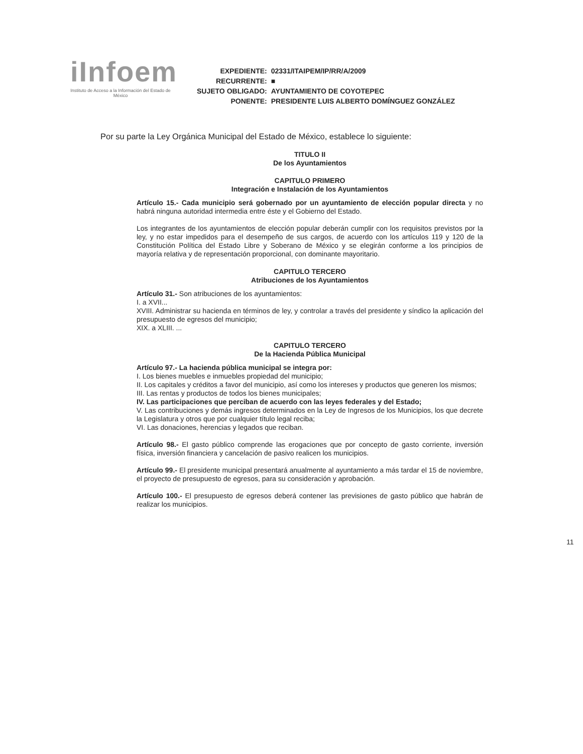iInfoem
Instituto de Acceso a la Información del Estado de México
| EXPEDIENTE: | 02331/ITAIPEM/IP/RR/A/2009 |
| RECURRENTE: | ■ |
| SUJETO OBLIGADO: | AYUNTAMIENTO DE COYOTEPEC |
| PONENTE: | PRESIDENTE LUIS ALBERTO DOMÍNGUEZ GONZÁLEZ |
Por su parte la Ley Orgánica Municipal del Estado de México, establece lo siguiente:
TITULO II
De los Ayuntamientos
CAPITULO PRIMERO
Integración e Instalación de los Ayuntamientos
Artículo 15.- Cada municipio será gobernado por un ayuntamiento de elección popular directa y no habrá ninguna autoridad intermedia entre éste y el Gobierno del Estado.
Los integrantes de los ayuntamientos de elección popular deberán cumplir con los requisitos previstos por la ley, y no estar impedidos para el desempeño de sus cargos, de acuerdo con los artículos 119 y 120 de la Constitución Política del Estado Libre y Soberano de México y se elegirán conforme a los principios de mayoría relativa y de representación proporcional, con dominante mayoritario.
CAPITULO TERCERO
Atribuciones de los Ayuntamientos
Artículo 31.- Son atribuciones de los ayuntamientos:
I. a XVII...
XVIII. Administrar su hacienda en términos de ley, y controlar a través del presidente y síndico la aplicación del presupuesto de egresos del municipio;
XIX. a XLIII. ...
CAPITULO TERCERO
De la Hacienda Pública Municipal
Artículo 97.- La hacienda pública municipal se integra por:
I. Los bienes muebles e inmuebles propiedad del municipio;
II. Los capitales y créditos a favor del municipio, así como los intereses y productos que generen los mismos;
III. Las rentas y productos de todos los bienes municipales;
IV. Las participaciones que perciban de acuerdo con las leyes federales y del Estado;
V. Las contribuciones y demás ingresos determinados en la Ley de Ingresos de los Municipios, los que decrete la Legislatura y otros que por cualquier título legal reciba;
VI. Las donaciones, herencias y legados que reciban.
Artículo 98.- El gasto público comprende las erogaciones que por concepto de gasto corriente, inversión física, inversión financiera y cancelación de pasivo realicen los municipios.
Artículo 99.- El presidente municipal presentará anualmente al ayuntamiento a más tardar el 15 de noviembre, el proyecto de presupuesto de egresos, para su consideración y aprobación.
Artículo 100.- El presupuesto de egresos deberá contener las previsiones de gasto público que habrán de realizar los municipios.
11